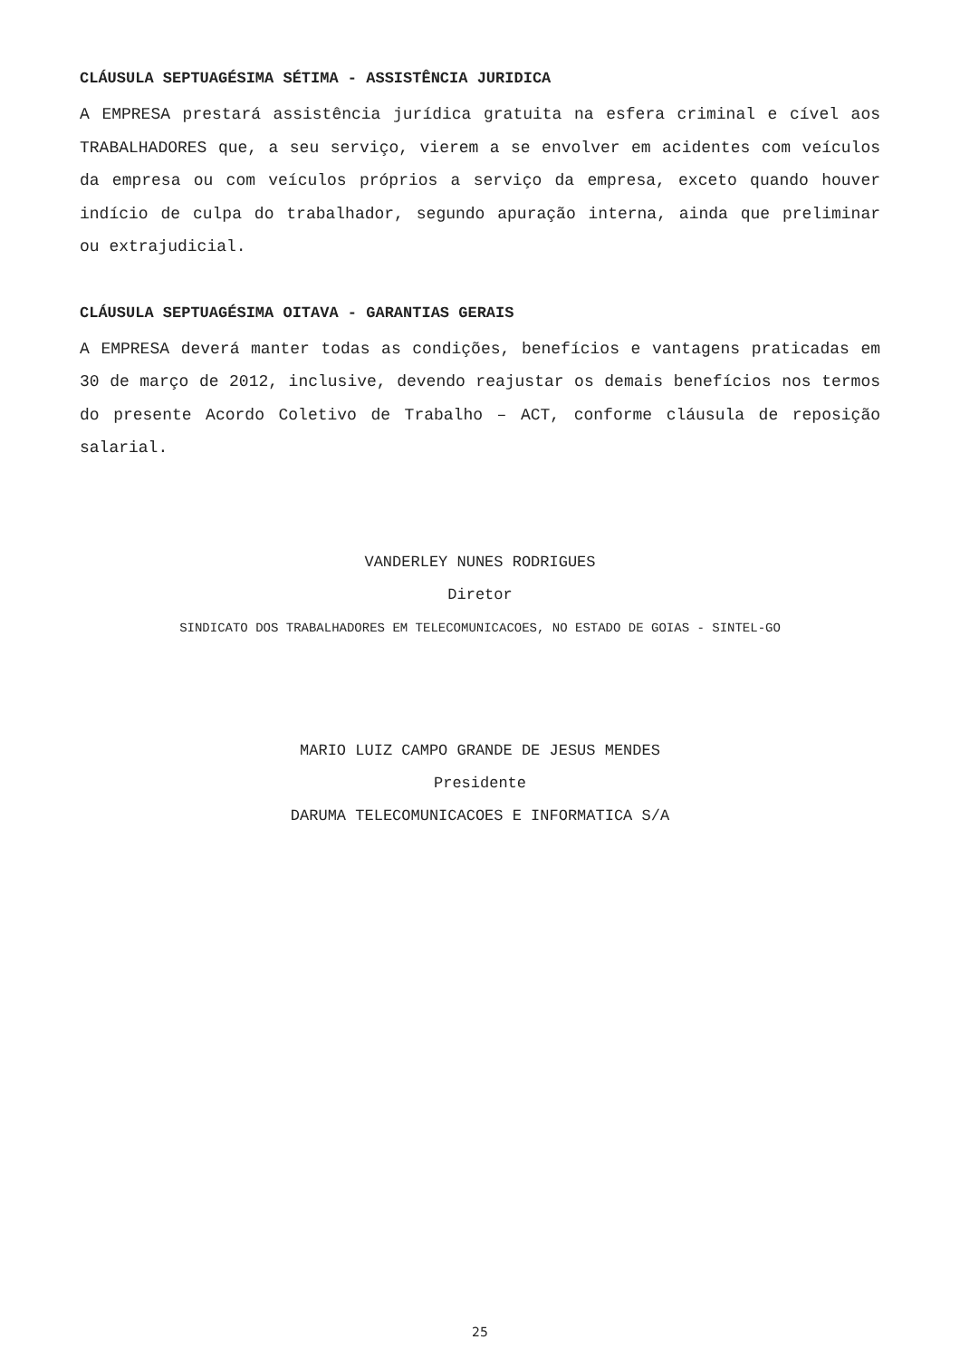CLÁUSULA SEPTUAGÉSIMA SÉTIMA - ASSISTÊNCIA JURIDICA
A EMPRESA prestará assistência jurídica gratuita na esfera criminal e cível aos TRABALHADORES que, a seu serviço, vierem a se envolver em acidentes com veículos da empresa ou com veículos próprios a serviço da empresa, exceto quando houver indício de culpa do trabalhador, segundo apuração interna, ainda que preliminar ou extrajudicial.
CLÁUSULA SEPTUAGÉSIMA OITAVA - GARANTIAS GERAIS
A EMPRESA deverá manter todas as condições, benefícios e vantagens praticadas em 30 de março de 2012, inclusive, devendo reajustar os demais benefícios nos termos do presente Acordo Coletivo de Trabalho – ACT, conforme cláusula de reposição salarial.
VANDERLEY NUNES RODRIGUES
Diretor
SINDICATO DOS TRABALHADORES EM TELECOMUNICACOES, NO ESTADO DE GOIAS - SINTEL-GO
MARIO LUIZ CAMPO GRANDE DE JESUS MENDES
Presidente
DARUMA TELECOMUNICACOES E INFORMATICA S/A
25